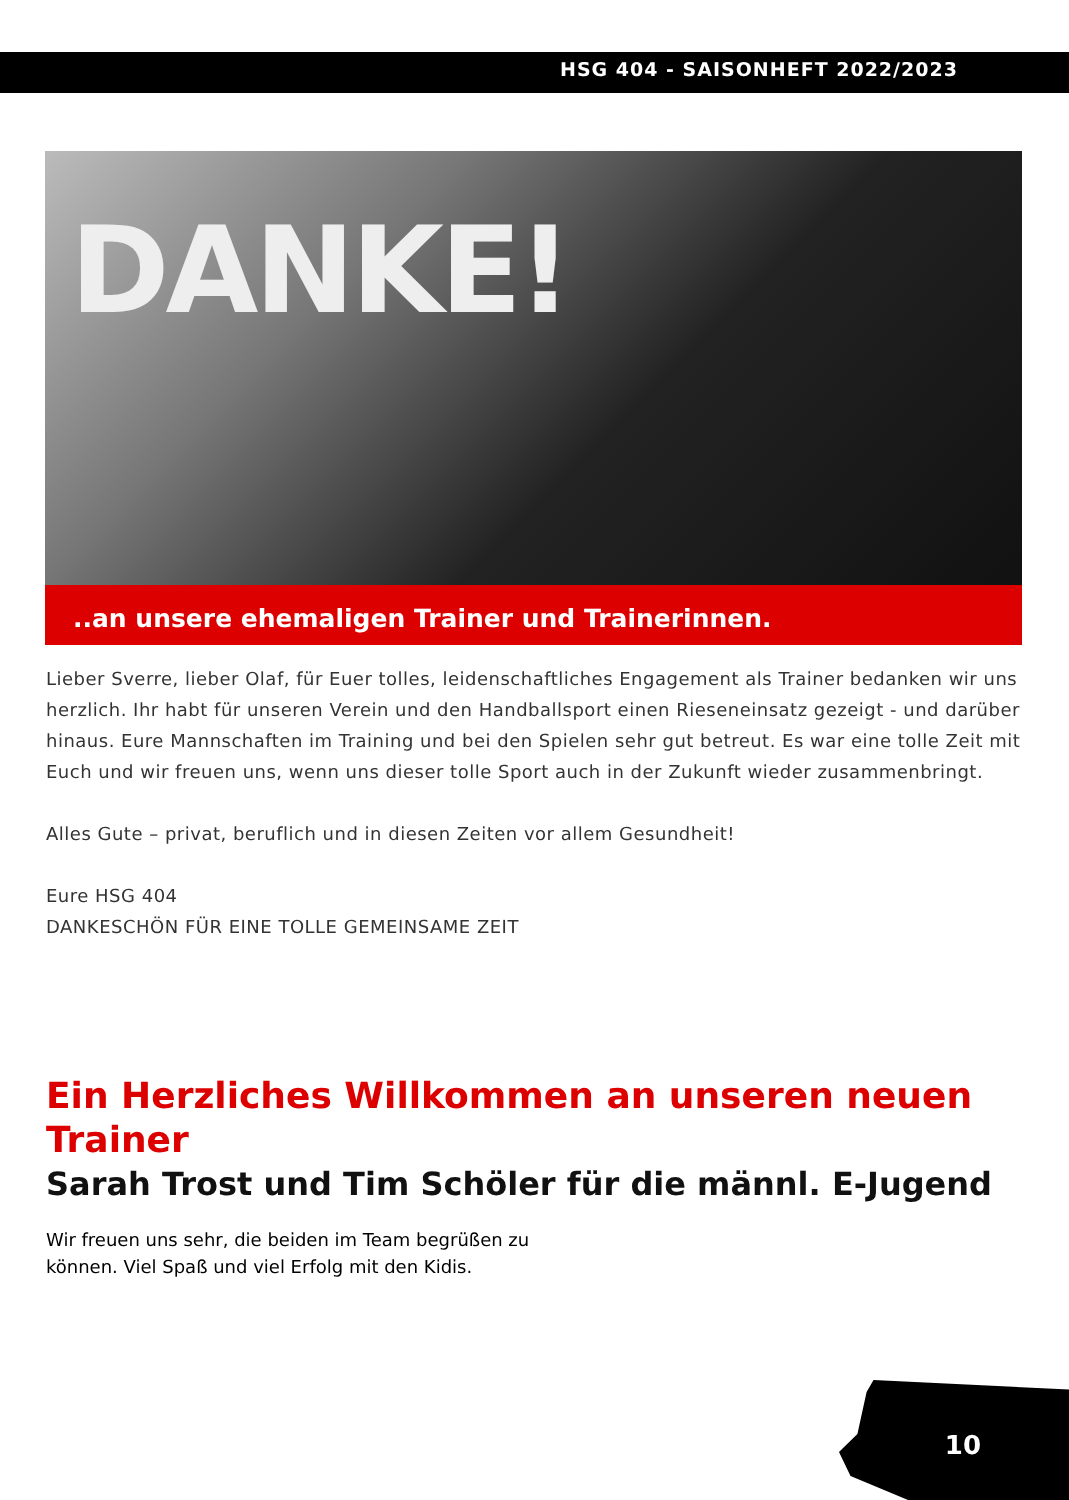HSG 404 - SAISONHEFT 2022/2023
DANKE!
..an unsere ehemaligen Trainer und Trainerinnen.
Lieber Sverre, lieber Olaf, für Euer tolles, leidenschaftliches Engagement als Trainer bedanken wir uns herzlich. Ihr habt für unseren Verein und den Handballsport einen Rieseneinsatz gezeigt - und darüber hinaus. Eure Mannschaften im Training und bei den Spielen sehr gut betreut. Es war eine tolle Zeit mit Euch und wir freuen uns, wenn uns dieser tolle Sport auch in der Zukunft wieder zusammenbringt.
Alles Gute – privat, beruflich und in diesen Zeiten vor allem Gesundheit!
Eure HSG 404
DANKESCHÖN FÜR EINE TOLLE GEMEINSAME ZEIT
Ein Herzliches Willkommen an unseren neuen Trainer
Sarah Trost und Tim Schöler für die männl. E-Jugend
Wir freuen uns sehr, die beiden im Team begrüßen zu können. Viel Spaß und viel Erfolg mit den Kidis.
10